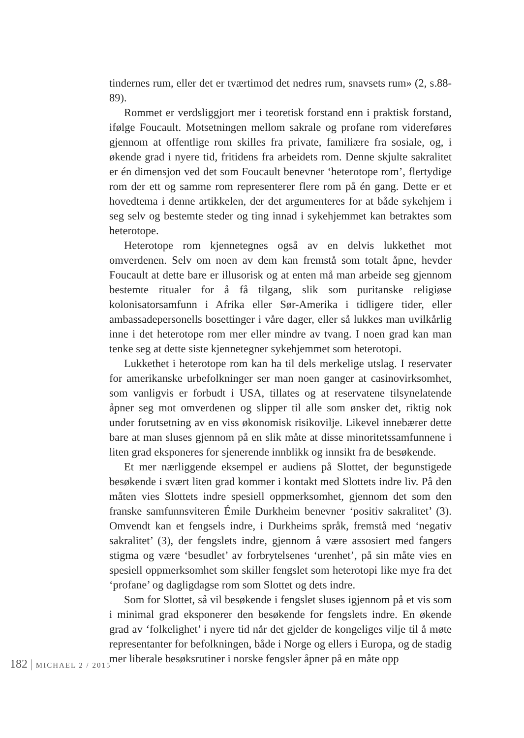tindernes rum, eller det er tværtimod det nedres rum, snavsets rum» (2, s.88-89).
Rommet er verdsliggjort mer i teoretisk forstand enn i praktisk forstand, ifølge Foucault. Motsetningen mellom sakrale og profane rom videreføres gjennom at offentlige rom skilles fra private, familiære fra sosiale, og, i økende grad i nyere tid, fritidens fra arbeidets rom. Denne skjulte sakralitet er én dimensjon ved det som Foucault benevner ‘heterotope rom’, flertydige rom der ett og samme rom representerer flere rom på én gang. Dette er et hovedtema i denne artikkelen, der det argumenteres for at både sykehjem i seg selv og bestemte steder og ting innad i sykehjemmet kan betraktes som heterotope.
Heterotope rom kjennetegnes også av en delvis lukkethet mot omverdenen. Selv om noen av dem kan fremstå som totalt åpne, hevder Foucault at dette bare er illusorisk og at enten må man arbeide seg gjennom bestemte ritualer for å få tilgang, slik som puritanske religiøse kolonisatorsamfunn i Afrika eller Sør-Amerika i tidligere tider, eller ambassadepersonells bosettinger i våre dager, eller så lukkes man uvilkårlig inne i det heterotope rom mer eller mindre av tvang. I noen grad kan man tenke seg at dette siste kjennetegner sykehjemmet som heterotopi.
Lukkethet i heterotope rom kan ha til dels merkelige utslag. I reservater for amerikanske urbefolkninger ser man noen ganger at casinovirksomhet, som vanligvis er forbudt i USA, tillates og at reservatene tilsynelatende åpner seg mot omverdenen og slipper til alle som ønsker det, riktig nok under forutsetning av en viss økonomisk risikovilje. Likevel innebærer dette bare at man sluses gjennom på en slik måte at disse minoritetssamfunnene i liten grad eksponeres for sjenerende innblikk og innsikt fra de besøkende.
Et mer nærliggende eksempel er audiens på Slottet, der begunstigede besøkende i svært liten grad kommer i kontakt med Slottets indre liv. På den måten vies Slottets indre spesiell oppmerksomhet, gjennom det som den franske samfunnsviteren Émile Durkheim benevner ‘positiv sakralitet’ (3). Omvendt kan et fengsels indre, i Durkheims språk, fremstå med ‘negativ sakralitet’ (3), der fengslets indre, gjennom å være assosiert med fangers stigma og være ‘besudlet’ av forbrytelsenes ‘urenhet’, på sin måte vies en spesiell oppmerksomhet som skiller fengslet som heterotopi like mye fra det ‘profane’ og dagligdagse rom som Slottet og dets indre.
Som for Slottet, så vil besøkende i fengslet sluses igjennom på et vis som i minimal grad eksponerer den besøkende for fengslets indre. En økende grad av ‘folkelighet’ i nyere tid når det gjelder de kongeliges vilje til å møte representanter for befolkningen, både i Norge og ellers i Europa, og de stadig mer liberale besøksrutiner i norske fengsler åpner på en måte opp
182 | MICHAEL 2 / 2015